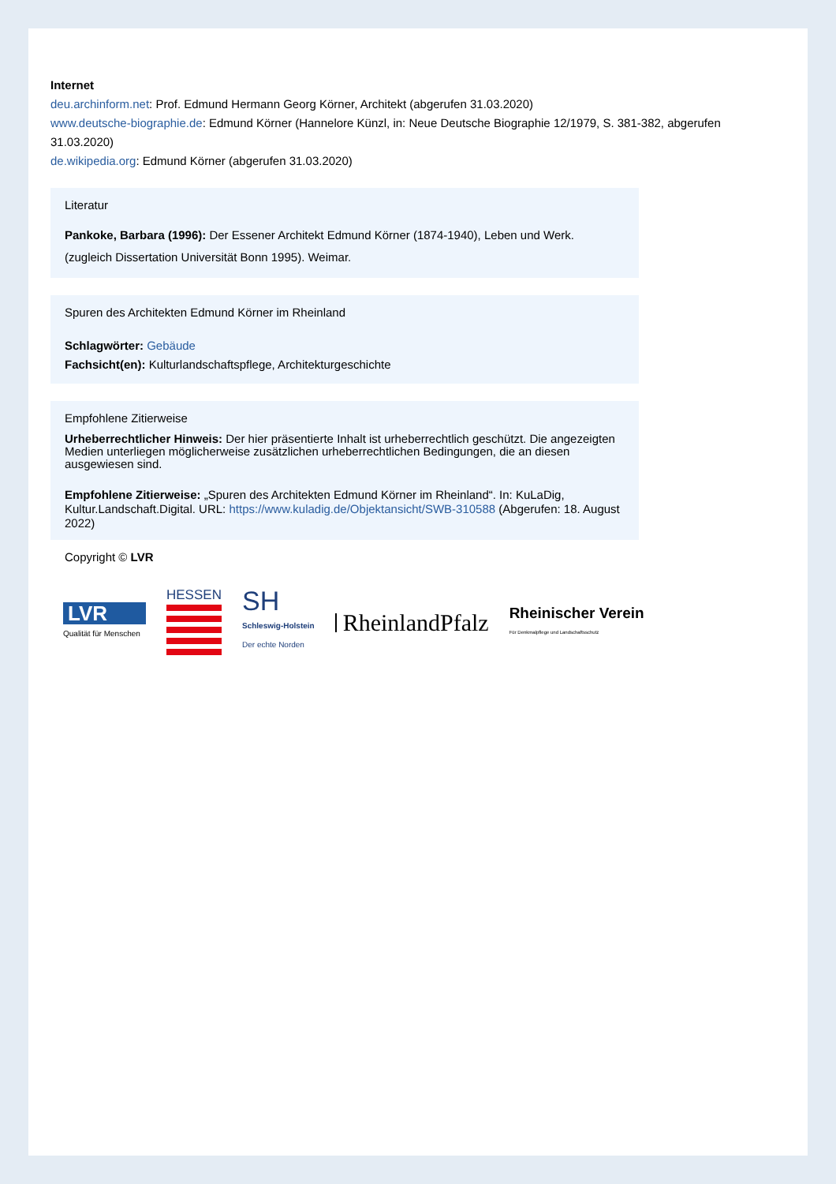Internet
deu.archinform.net: Prof. Edmund Hermann Georg Körner, Architekt (abgerufen 31.03.2020)
www.deutsche-biographie.de: Edmund Körner (Hannelore Künzl, in: Neue Deutsche Biographie 12/1979, S. 381-382, abgerufen 31.03.2020)
de.wikipedia.org: Edmund Körner (abgerufen 31.03.2020)
Literatur
Pankoke, Barbara (1996): Der Essener Architekt Edmund Körner (1874-1940), Leben und Werk. (zugleich Dissertation Universität Bonn 1995). Weimar.
Spuren des Architekten Edmund Körner im Rheinland
Schlagwörter: Gebäude
Fachsicht(en): Kulturlandschaftspflege, Architekturgeschichte
Empfohlene Zitierweise
Urheberrechtlicher Hinweis: Der hier präsentierte Inhalt ist urheberrechtlich geschützt. Die angezeigten Medien unterliegen möglicherweise zusätzlichen urheberrechtlichen Bedingungen, die an diesen ausgewiesen sind.
Empfohlene Zitierweise: „Spuren des Architekten Edmund Körner im Rheinland“. In: KuLaDig, Kultur.Landschaft.Digital. URL: https://www.kuladig.de/Objektansicht/SWB-310588 (Abgerufen: 18. August 2022)
Copyright © LVR
LVR
Qualität für Menschen
HESSEN
SH
Schleswig-Holstein
Der echte Norden
RheinlandPfalz
Rheinischer Verein
Für Denkmalpflege und Landschaftsschutz